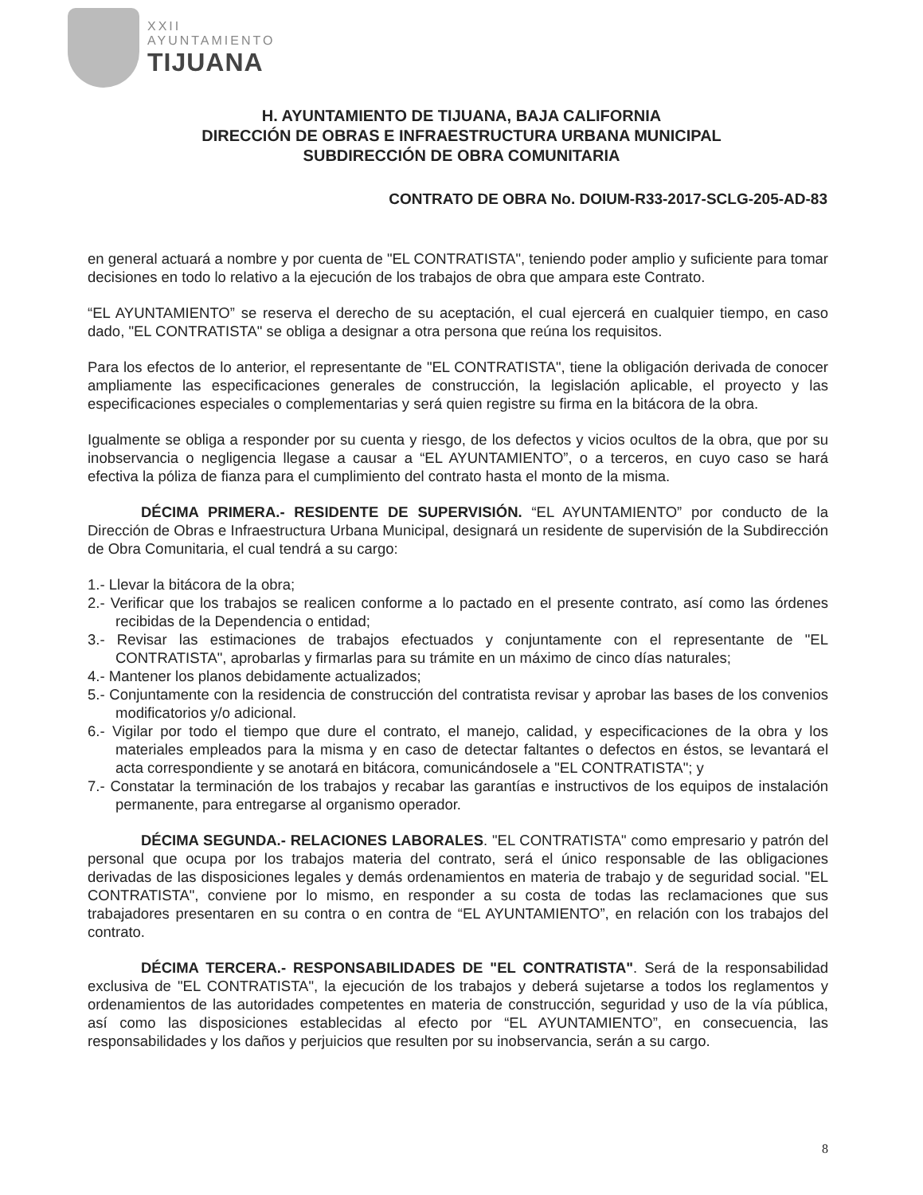XXII
AYUNTAMIENTO
TIJUANA
H. AYUNTAMIENTO DE TIJUANA, BAJA CALIFORNIA
DIRECCIÓN DE OBRAS E INFRAESTRUCTURA URBANA MUNICIPAL
SUBDIRECCIÓN DE OBRA COMUNITARIA
CONTRATO DE OBRA No. DOIUM-R33-2017-SCLG-205-AD-83
en general actuará a nombre y por cuenta de "EL CONTRATISTA", teniendo poder amplio y suficiente para tomar decisiones en todo lo relativo a la ejecución de los trabajos de obra que ampara este Contrato.
“EL AYUNTAMIENTO” se reserva el derecho de su aceptación, el cual ejercerá en cualquier tiempo, en caso dado, "EL CONTRATISTA" se obliga a designar a otra persona que reúna los requisitos.
Para los efectos de lo anterior, el representante de "EL CONTRATISTA", tiene la obligación derivada de conocer ampliamente las especificaciones generales de construcción, la legislación aplicable, el proyecto y las especificaciones especiales o complementarias y será quien registre su firma en la bitácora de la obra.
Igualmente se obliga a responder por su cuenta y riesgo, de los defectos y vicios ocultos de la obra, que por su inobservancia o negligencia llegase a causar a “EL AYUNTAMIENTO”, o a terceros, en cuyo caso se hará efectiva la póliza de fianza para el cumplimiento del contrato hasta el monto de la misma.
DÉCIMA PRIMERA.- RESIDENTE DE SUPERVISIÓN. “EL AYUNTAMIENTO” por conducto de la Dirección de Obras e Infraestructura Urbana Municipal, designará un residente de supervisión de la Subdirección de Obra Comunitaria, el cual tendrá a su cargo:
1.- Llevar la bitácora de la obra;
2.- Verificar que los trabajos se realicen conforme a lo pactado en el presente contrato, así como las órdenes recibidas de la Dependencia o entidad;
3.- Revisar las estimaciones de trabajos efectuados y conjuntamente con el representante de "EL CONTRATISTA", aprobarlas y firmarlas para su trámite en un máximo de cinco días naturales;
4.- Mantener los planos debidamente actualizados;
5.- Conjuntamente con la residencia de construcción del contratista revisar y aprobar las bases de los convenios modificatorios y/o adicional.
6.- Vigilar por todo el tiempo que dure el contrato, el manejo, calidad, y especificaciones de la obra y los materiales empleados para la misma y en caso de detectar faltantes o defectos en éstos, se levantará el acta correspondiente y se anotará en bitácora, comunicándosele a "EL CONTRATISTA"; y
7.- Constatar la terminación de los trabajos y recabar las garantías e instructivos de los equipos de instalación permanente, para entregarse al organismo operador.
DÉCIMA SEGUNDA.- RELACIONES LABORALES. "EL CONTRATISTA" como empresario y patrón del personal que ocupa por los trabajos materia del contrato, será el único responsable de las obligaciones derivadas de las disposiciones legales y demás ordenamientos en materia de trabajo y de seguridad social. "EL CONTRATISTA", conviene por lo mismo, en responder a su costa de todas las reclamaciones que sus trabajadores presentaren en su contra o en contra de “EL AYUNTAMIENTO”, en relación con los trabajos del contrato.
DÉCIMA TERCERA.- RESPONSABILIDADES DE "EL CONTRATISTA". Será de la responsabilidad exclusiva de "EL CONTRATISTA", la ejecución de los trabajos y deberá sujetarse a todos los reglamentos y ordenamientos de las autoridades competentes en materia de construcción, seguridad y uso de la vía pública, así como las disposiciones establecidas al efecto por “EL AYUNTAMIENTO”, en consecuencia, las responsabilidades y los daños y perjuicios que resulten por su inobservancia, serán a su cargo.
8